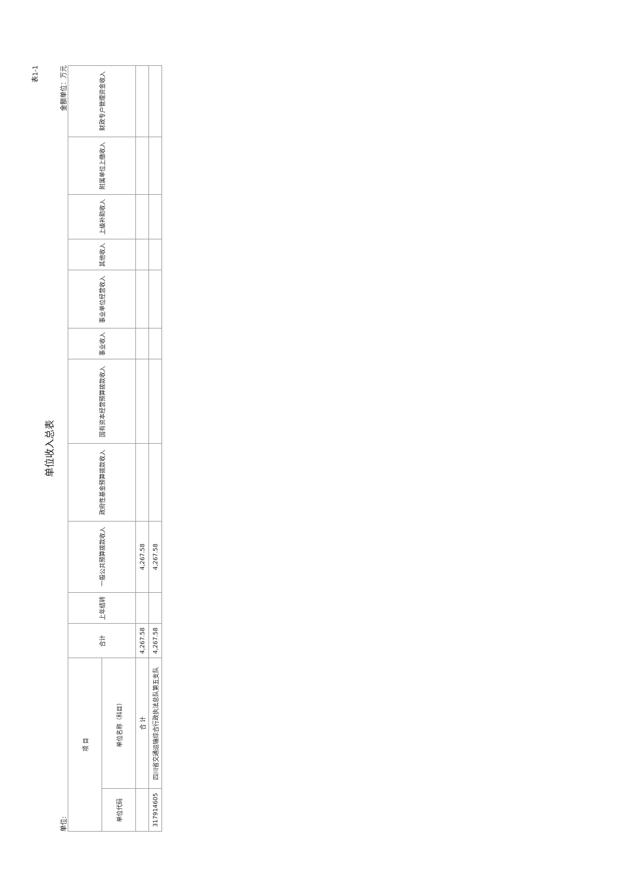表1-1
单位收入总表
单位: 金额单位：万元
| 项 目 | | 合计 | 上年结转 | 一般公共预算拨款收入 | 政府性基金预算拨款收入 | 国有资本经营预算拨款收入 | 事业收入 | 事业单位经营收入 | 其他收入 | 上级补助收入 | 附属单位上缴收入 | 财政专户管理资金收入 |
| --- | --- | --- | --- | --- | --- | --- | --- | --- | --- | --- | --- | --- |
| 单位代码 | 单位名称（科目） | | | | | | | | | | | |
| | 合 计 | 4,267.58 | | 4,267.58 | | | | | | | | |
| 317914605 | 四川省交通运输综合行政执法总队第五支队 | 4,267.58 | | 4,267.58 | | | | | | | | |